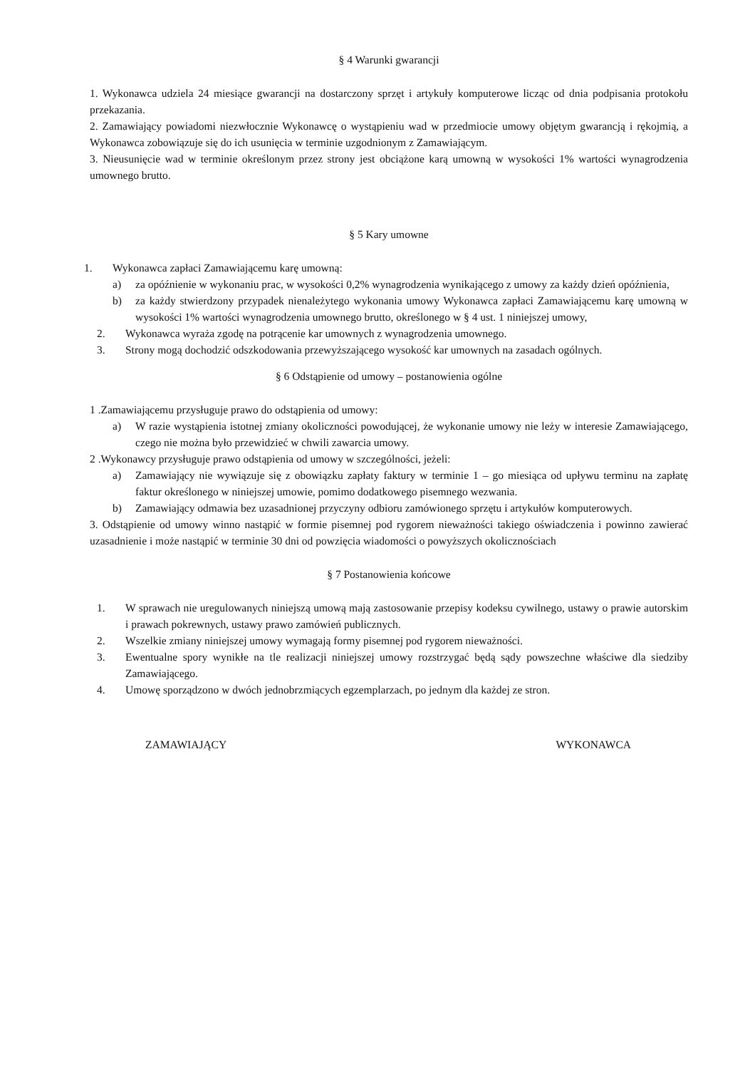§ 4 Warunki gwarancji
1. Wykonawca udziela 24 miesiące gwarancji na dostarczony sprzęt i artykuły komputerowe licząc od dnia podpisania protokołu przekazania.
2. Zamawiający powiadomi niezwłocznie Wykonawcę o wystąpieniu wad w przedmiocie umowy objętym gwarancją i rękojmią, a Wykonawca zobowiązuje się do ich usunięcia w terminie uzgodnionym z Zamawiającym.
3. Nieusunięcie wad w terminie określonym przez strony jest obciążone karą umowną w wysokości 1% wartości wynagrodzenia umownego brutto.
§ 5 Kary umowne
1. Wykonawca zapłaci Zamawiającemu karę umowną:
a) za opóźnienie w wykonaniu prac, w wysokości 0,2% wynagrodzenia wynikającego z umowy za każdy dzień opóźnienia,
b) za każdy stwierdzony przypadek nienależytego wykonania umowy Wykonawca zapłaci Zamawiającemu karę umowną w wysokości 1% wartości wynagrodzenia umownego brutto, określonego w § 4 ust. 1 niniejszej umowy,
2. Wykonawca wyraża zgodę na potrącenie kar umownych z wynagrodzenia umownego.
3. Strony mogą dochodzić odszkodowania przewyższającego wysokość kar umownych na zasadach ogólnych.
§ 6 Odstąpienie od umowy – postanowienia ogólne
1 .Zamawiającemu przysługuje prawo do odstąpienia od umowy:
a) W razie wystąpienia istotnej zmiany okoliczności powodującej, że wykonanie umowy nie leży w interesie Zamawiającego, czego nie można było przewidzieć w chwili zawarcia umowy.
2 .Wykonawcy przysługuje prawo odstąpienia od umowy w szczególności, jeżeli:
a) Zamawiający nie wywiązuje się z obowiązku zapłaty faktury w terminie 1 – go miesiąca od upływu terminu na zapłatę faktur określonego w niniejszej umowie, pomimo dodatkowego pisemnego wezwania.
b) Zamawiający odmawia bez uzasadnionej przyczyny odbioru zamówionego sprzętu i artykułów komputerowych.
3. Odstąpienie od umowy winno nastąpić w formie pisemnej pod rygorem nieważności takiego oświadczenia i powinno zawierać uzasadnienie i może nastąpić w terminie 30 dni od powzięcia wiadomości o powyższych okolicznościach
§ 7 Postanowienia końcowe
1. W sprawach nie uregulowanych niniejszą umową mają zastosowanie przepisy kodeksu cywilnego, ustawy o prawie autorskim i prawach pokrewnych, ustawy prawo zamówień publicznych.
2. Wszelkie zmiany niniejszej umowy wymagają formy pisemnej pod rygorem nieważności.
3. Ewentualne spory wynikłe na tle realizacji niniejszej umowy rozstrzygać będą sądy powszechne właściwe dla siedziby Zamawiającego.
4. Umowę sporządzono w dwóch jednobrzmiących egzemplarzach, po jednym dla każdej ze stron.
ZAMAWIAJĄCY WYKONAWCA